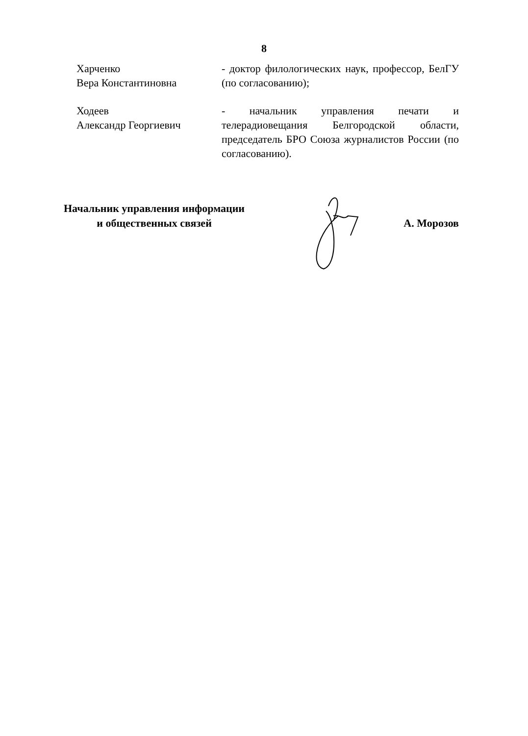8
Харченко
Вера Константиновна
- доктор филологических наук, профессор, БелГУ (по согласованию);
Ходеев
Александр Георгиевич
- начальник управления печати и телерадиовещания Белгородской области, председатель БРО Союза журналистов России (по согласованию).
Начальник управления информации
и общественных связей
А. Морозов